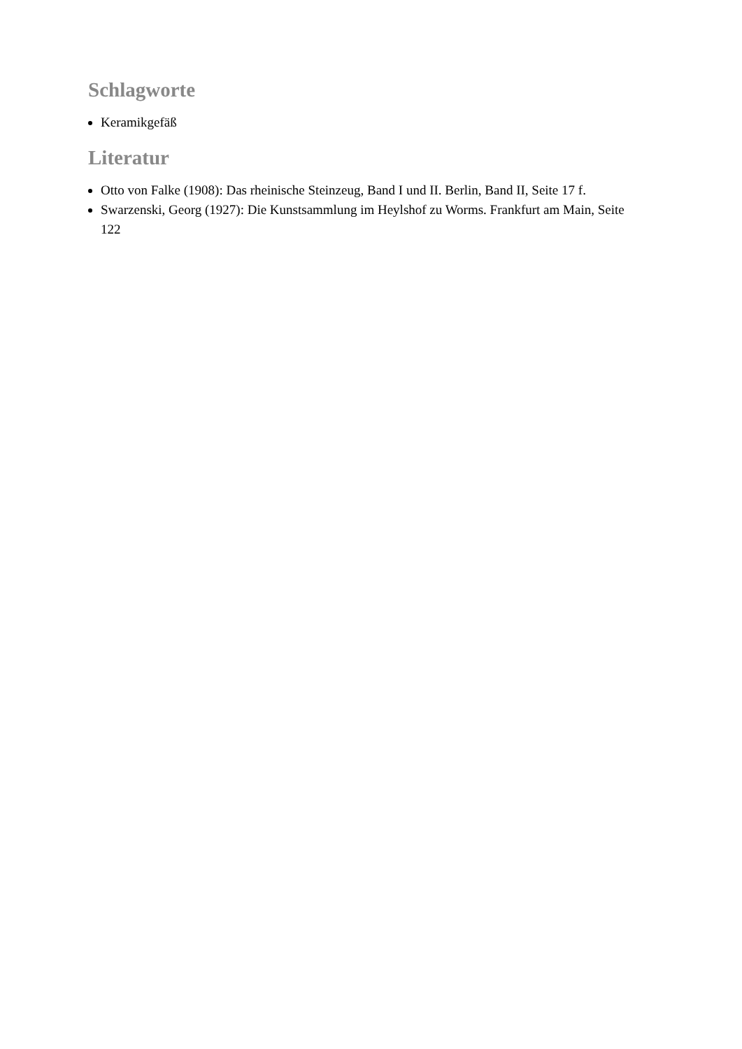Schlagworte
Keramikgefäß
Literatur
Otto von Falke (1908): Das rheinische Steinzeug, Band I und II. Berlin, Band II, Seite 17 f.
Swarzenski, Georg (1927): Die Kunstsammlung im Heylshof zu Worms. Frankfurt am Main, Seite 122